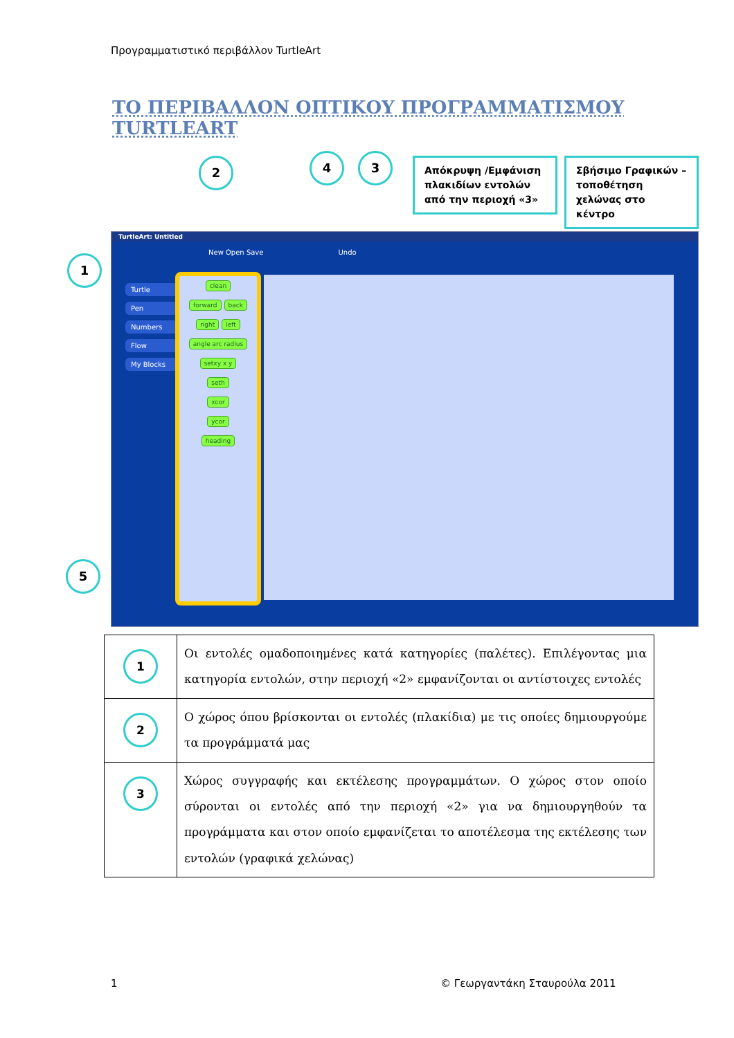Προγραμματιστικό περιβάλλον TurtleArt
ΤΟ ΠΕΡΙΒΑΛΛΟΝ ΟΠΤΙΚΟΥ ΠΡΟΓΡΑΜΜΑΤΙΣΜΟΥ TURTLEART
2 4 3
Απόκρυψη /Εμφάνιση πλακιδίων εντολών από την περιοχή «3»
Σβήσιμο Γραφικών – τοποθέτηση χελώνας στο κέντρο
1
5
TurtleArt: Untitled
New Open Save Undo
Turtle
Pen
Numbers
Flow
My Blocks
clean
forward back
right left
angle arc radius
setxy x y
seth
xcor
ycor
heading
| 1 | Οι εντολές ομαδοποιημένες κατά κατηγορίες (παλέτες). Επιλέγοντας μια κατηγορία εντολών, στην περιοχή «2» εμφανίζονται οι αντίστοιχες εντολές |
| 2 | Ο χώρος όπου βρίσκονται οι εντολές (πλακίδια) με τις οποίες δημιουργούμε τα προγράμματά μας |
| 3 | Χώρος συγγραφής και εκτέλεσης προγραμμάτων. Ο χώρος στον οποίο σύρονται οι εντολές από την περιοχή «2» για να δημιουργηθούν τα προγράμματα και στον οποίο εμφανίζεται το αποτέλεσμα της εκτέλεσης των εντολών (γραφικά χελώνας) |
1 © Γεωργαντάκη Σταυρούλα 2011